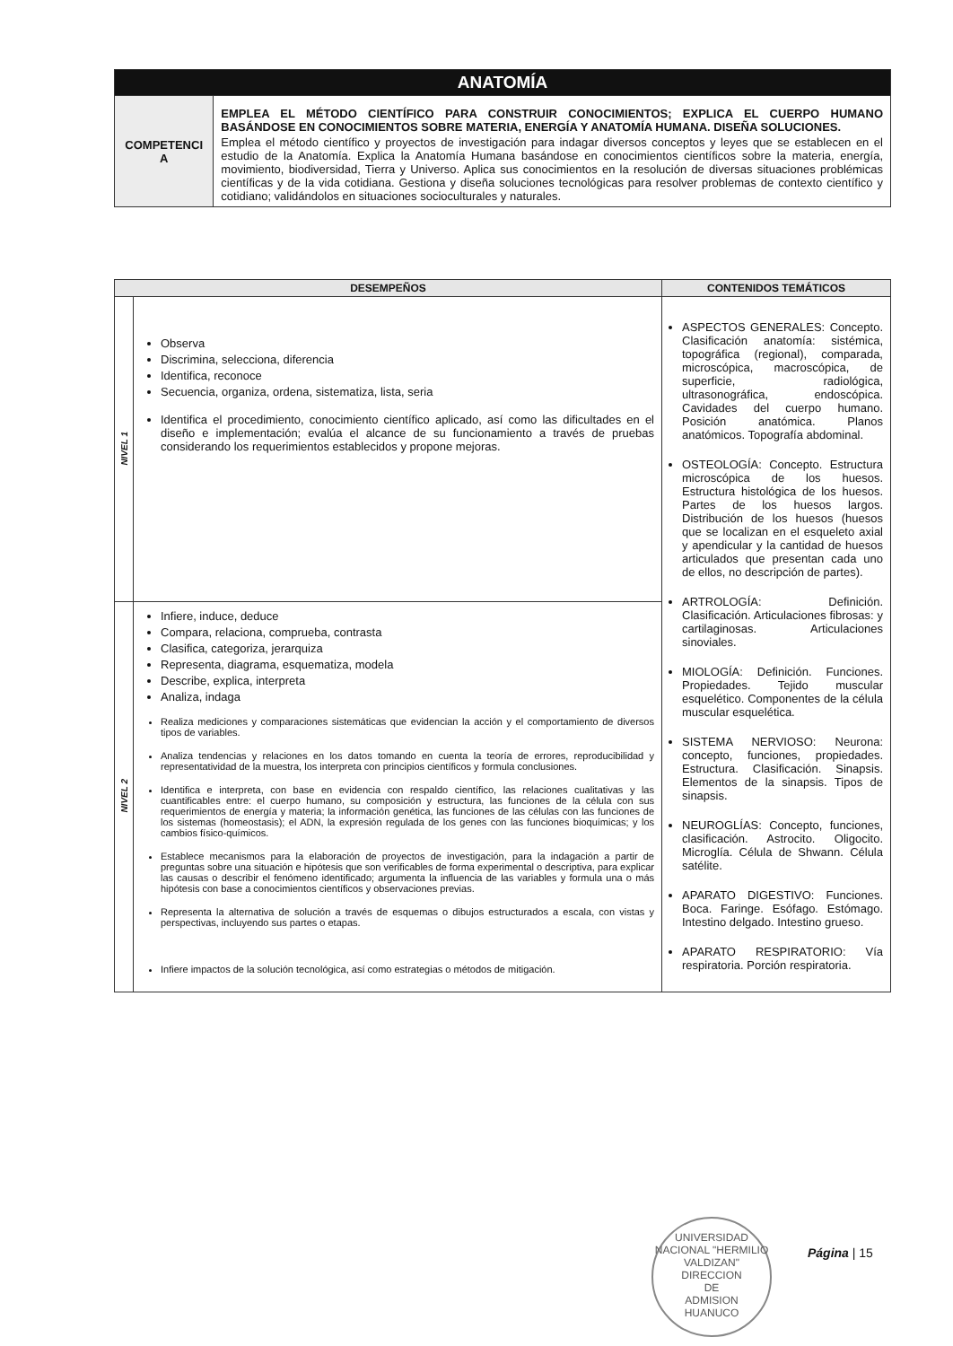| ANATOMÍA | |
| COMPETENCI A | EMPLEA EL MÉTODO CIENTÍFICO PARA CONSTRUIR CONOCIMIENTOS; EXPLICA EL CUERPO HUMANO BASÁNDOSE EN CONOCIMIENTOS SOBRE MATERIA, ENERGÍA Y ANATOMÍA HUMANA. DISEÑA SOLUCIONES. Emplea el método científico y proyectos de investigación para indagar diversos conceptos y leyes que se establecen en el estudio de la Anatomía. Explica la Anatomía Humana basándose en conocimientos científicos sobre la materia, energía, movimiento, biodiversidad, Tierra y Universo. Aplica sus conocimientos en la resolución de diversas situaciones problémicas científicas y de la vida cotidiana. Gestiona y diseña soluciones tecnológicas para resolver problemas de contexto científico y cotidiano; validándolos en situaciones socioculturales y naturales. |
| DESEMPEÑOS | | CONTENIDOS TEMÁTICOS |
| --- | --- | --- |
| NIVEL 1 | Observa Discrimina, selecciona, diferencia Identifica, reconoce Secuencia, organiza, ordena, sistematiza, lista, seria Identifica el procedimiento, conocimiento científico aplicado, así como las dificultades en el diseño e implementación; evalúa el alcance de su funcionamiento a través de pruebas considerando los requerimientos establecidos y propone mejoras. | ASPECTOS GENERALES: Concepto. Clasificación anatomía: sistémica, topográfica (regional), comparada, microscópica, macroscópica, de superficie, radiológica, ultrasonográfica, endoscópica. Cavidades del cuerpo humano. Posición anatómica. Planos anatómicos. Topografía abdominal. OSTEOLOGÍA: Concepto. Estructura microscópica de los huesos. Estructura histológica de los huesos. Partes de los huesos largos. Distribución de los huesos (huesos que se localizan en el esqueleto axial y apendicular y la cantidad de huesos articulados que presentan cada uno de ellos, no descripción de partes). ARTROLOGÍA: Definición. Clasificación. Articulaciones fibrosas: y cartilaginosas. Articulaciones sinoviales. MIOLOGÍA: Definición. Funciones. Propiedades. Tejido muscular esquelético. Componentes de la célula muscular esquelética. SISTEMA NERVIOSO: Neurona: concepto, funciones, propiedades. Estructura. Clasificación. Sinapsis. Elementos de la sinapsis. Tipos de sinapsis. NEUROGLÍAS: Concepto, funciones, clasificación. Astrocito. Oligocito. Microglía. Célula de Shwann. Célula satélite. APARATO DIGESTIVO: Funciones. Boca. Faringe. Esófago. Estómago. Intestino delgado. Intestino grueso. APARATO RESPIRATORIO: Vía respiratoria. Porción respiratoria. |
| NIVEL 2 | Infiere, induce, deduce Compara, relaciona, comprueba, contrasta Clasifica, categoriza, jerarquiza Representa, diagrama, esquematiza, modela Describe, explica, interpreta Analiza, indaga Realiza mediciones y comparaciones sistemáticas que evidencian la acción y el comportamiento de diversos tipos de variables. Analiza tendencias y relaciones en los datos tomando en cuenta la teoría de errores, reproducibilidad y representatividad de la muestra, los interpreta con principios científicos y formula conclusiones. Identifica e interpreta, con base en evidencia con respaldo científico, las relaciones cualitativas y las cuantificables entre: el cuerpo humano, su composición y estructura, las funciones de la célula con sus requerimientos de energía y materia; la información genética, las funciones de las células con las funciones de los sistemas (homeostasis); el ADN, la expresión regulada de los genes con las funciones bioquímicas; y los cambios físico-químicos. Establece mecanismos para la elaboración de proyectos de investigación, para la indagación a partir de preguntas sobre una situación e hipótesis que son verificables de forma experimental o descriptiva, para explicar las causas o describir el fenómeno identificado; argumenta la influencia de las variables y formula una o más hipótesis con base a conocimientos científicos y observaciones previas. Representa la alternativa de solución a través de esquemas o dibujos estructurados a escala, con vistas y perspectivas, incluyendo sus partes o etapas. Infiere impactos de la solución tecnológica, así como estrategias o métodos de mitigación. | |
UNIVERSIDAD NACIONAL "HERMILIO VALDIZAN"
DIRECCION
DE
ADMISION
HUANUCO
Página | 15